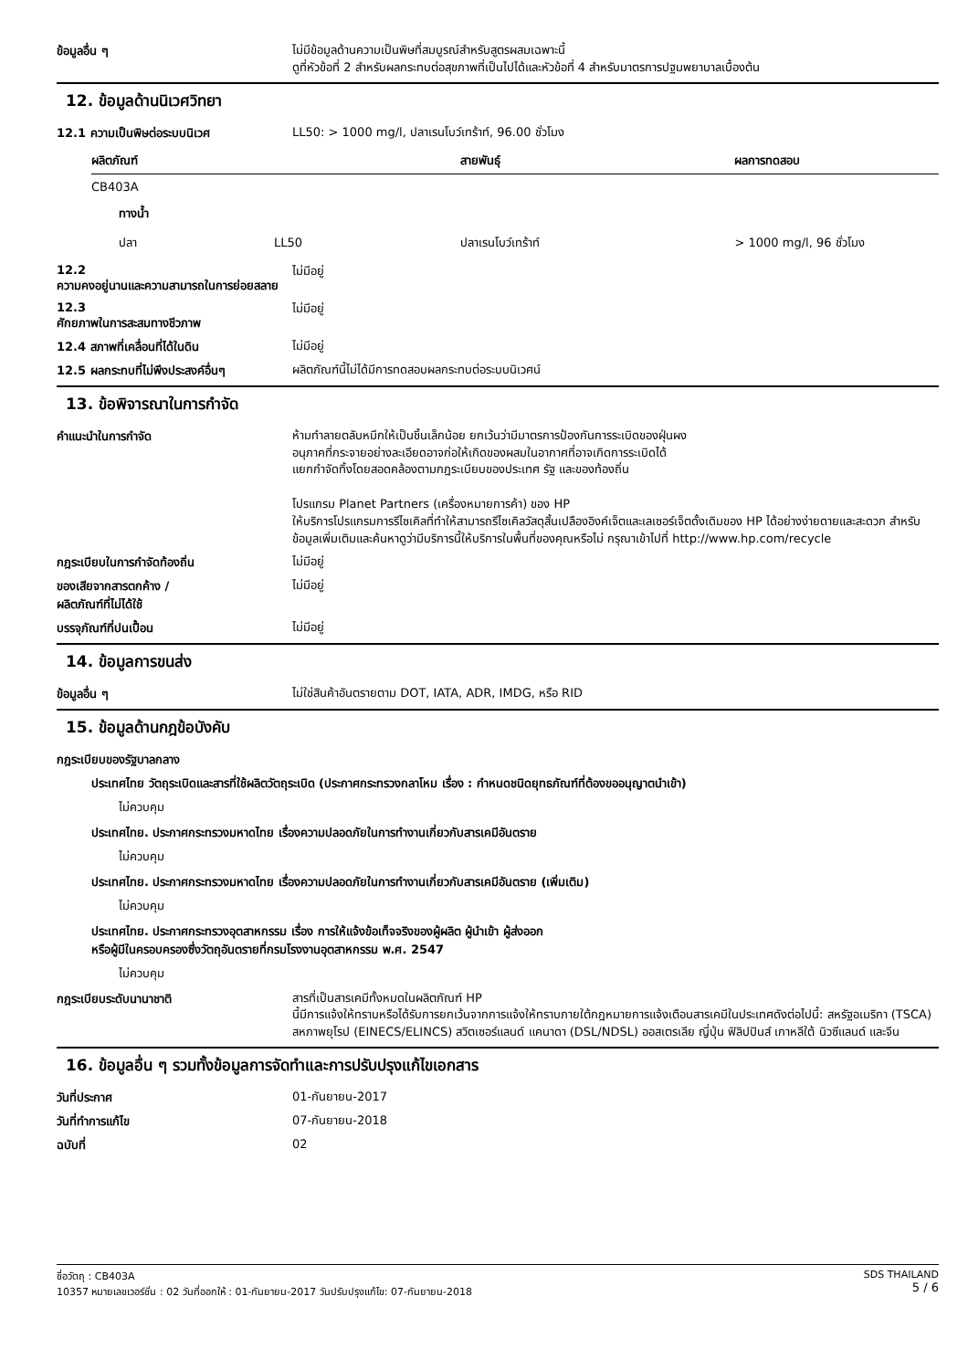ข้อมูลอื่น ๆ
ไม่มีข้อมูลด้านความเป็นพิษที่สมบูรณ์สำหรับสูตรผสมเฉพาะนี้
ดูที่หัวข้อที่ 2 สำหรับผลกระทบต่อสุขภาพที่เป็นไปได้และหัวข้อที่ 4 สำหรับมาตรการปฐมพยาบาลเบื้องต้น
12. ข้อมูลด้านนิเวศวิทยา
12.1 ความเป็นพิษต่อระบบนิเวศ
LL50: > 1000 mg/l, ปลาเรนโบว์เทร้าท์, 96.00 ชั่วโมง
| ผลิตภัณฑ์ | | สายพันธุ์ | ผลการทดสอบ |
| --- | --- | --- | --- |
| CB403A | | | |
| ทางน้ำ | | | |
| ปลา | LL50 | ปลาเรนโบว์เทร้าท์ | > 1000 mg/l, 96 ชั่วโมง |
12.2
ความคงอยู่นานและความสามารถในการย่อยสลาย
ไม่มีอยู่
12.3
ศักยภาพในการสะสมทางชีวภาพ
ไม่มีอยู่
12.4 สภาพที่เคลื่อนที่ได้ในดิน
ไม่มีอยู่
12.5 ผลกระทบที่ไม่พึงประสงค์อื่นๆ
ผลิตภัณฑ์นี้ไม่ได้มีการทดสอบผลกระทบต่อระบบนิเวศน์
13. ข้อพิจารณาในการกำจัด
คำแนะนำในการกำจัด
ห้ามทำลายตลับหมึกให้เป็นชิ้นเล็กน้อย ยกเว้นว่ามีมาตรการป้องกันการระเบิดของฝุ่นผง
อนุภาคที่กระจายอย่างละเอียดอาจก่อให้เกิดของผสมในอากาศที่อาจเกิดการระเบิดได้
แยกกำจัดทิ้งโดยสอดคล้องตามกฎระเบียบของประเทศ รัฐ และของท้องถิ่น
โปรแกรม Planet Partners (เครื่องหมายการค้า) ของ HP
ให้บริการโปรแกรมการรีไซเคิลที่ทำให้สามารถรีไซเคิลวัสดุสิ้นเปลืองอิงค์เจ็ตและเลเซอร์เจ็ตดั้งเดิมของ HP ได้อย่างง่ายดายและสะดวก สำหรับข้อมูลเพิ่มเติมและค้นหาดูว่ามีบริการนี้ให้บริการในพื้นที่ของคุณหรือไม่ กรุณาเข้าไปที่ http://www.hp.com/recycle
กฎระเบียบในการกำจัดท้องถิ่น
ไม่มีอยู่
ของเสียจากสารตกค้าง /
ผลิตภัณฑ์ที่ไม่ได้ใช้
ไม่มีอยู่
บรรจุภัณฑ์ที่ปนเปื้อน
ไม่มีอยู่
14. ข้อมูลการขนส่ง
ข้อมูลอื่น ๆ
ไม่ใช่สินค้าอันตรายตาม DOT, IATA, ADR, IMDG, หรือ RID
15. ข้อมูลด้านกฎข้อบังคับ
กฎระเบียบของรัฐบาลกลาง
ประเทศไทย วัตถุระเบิดและสารที่ใช้ผลิตวัตถุระเบิด (ประกาศกระทรวงกลาโหม เรื่อง : กำหนดชนิดยุทธภัณฑ์ที่ต้องขออนุญาตนำเข้า)
ไม่ควบคุม
ประเทศไทย. ประกาศกระทรวงมหาดไทย เรื่องความปลอดภัยในการทำงานเกี่ยวกับสารเคมีอันตราย
ไม่ควบคุม
ประเทศไทย. ประกาศกระทรวงมหาดไทย เรื่องความปลอดภัยในการทำงานเกี่ยวกับสารเคมีอันตราย (เพิ่มเติม)
ไม่ควบคุม
ประเทศไทย. ประกาศกระทรวงอุตสาหกรรม เรื่อง การให้แจ้งข้อเท็จจริงของผู้ผลิต ผู้นำเข้า ผู้ส่งออก
หรือผู้มีในครอบครองซึ่งวัตถุอันตรายที่กรมโรงงานอุตสาหกรรม พ.ศ. 2547
ไม่ควบคุม
กฎระเบียบระดับนานาชาติ
สารที่เป็นสารเคมีทั้งหมดในผลิตภัณฑ์ HP
นี้มีการแจ้งให้ทราบหรือได้รับการยกเว้นจากการแจ้งให้ทราบภายใต้กฎหมายการแจ้งเตือนสารเคมีในประเทศดังต่อไปนี้: สหรัฐอเมริกา (TSCA) สหภาพยุโรป (EINECS/ELINCS) สวิตเซอร์แลนด์ แคนาดา (DSL/NDSL) ออสเตรเลีย ญี่ปุ่น ฟิลิปปินส์ เกาหลีใต้ นิวซีแลนด์ และจีน
16. ข้อมูลอื่น ๆ รวมทั้งข้อมูลการจัดทำและการปรับปรุงแก้ไขเอกสาร
วันที่ประกาศ
01-กันยายน-2017
วันที่ทำการแก้ไข
07-กันยายน-2018
ฉบับที่
02
ชื่อวัตถุ : CB403A
10357 หมายเลขเวอร์ชั่น : 02 วันที่ออกให้ : 01-กันยายน-2017 วันปรับปรุงแก้ไข: 07-กันยายน-2018
SDS THAILAND
5 / 6